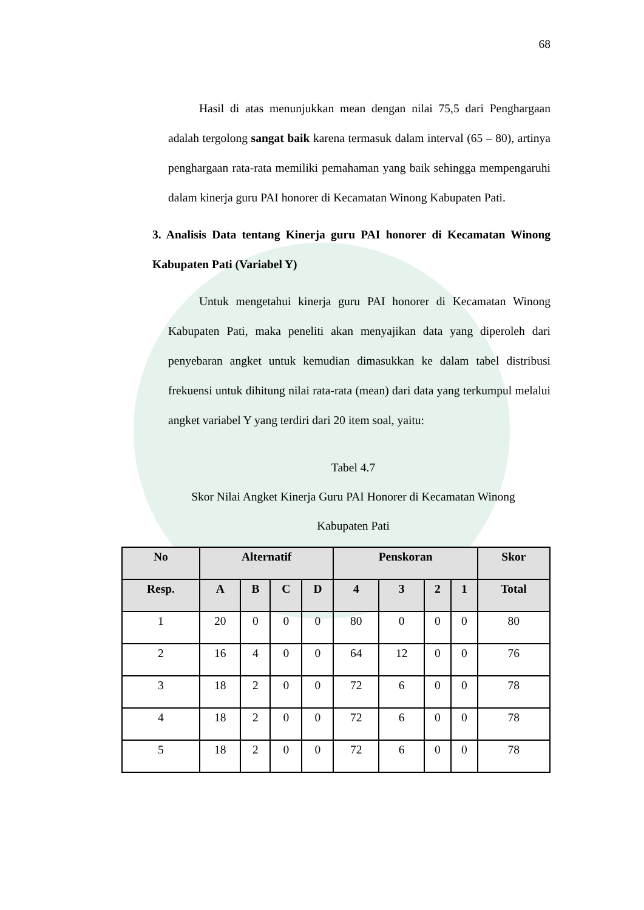68
Hasil di atas menunjukkan mean dengan nilai 75,5 dari Penghargaan adalah tergolong sangat baik karena termasuk dalam interval (65 – 80), artinya penghargaan rata-rata memiliki pemahaman yang baik sehingga mempengaruhi dalam kinerja guru PAI honorer di Kecamatan Winong Kabupaten Pati.
3. Analisis Data tentang Kinerja guru PAI honorer di Kecamatan Winong Kabupaten Pati (Variabel Y)
Untuk mengetahui kinerja guru PAI honorer di Kecamatan Winong Kabupaten Pati, maka peneliti akan menyajikan data yang diperoleh dari penyebaran angket untuk kemudian dimasukkan ke dalam tabel distribusi frekuensi untuk dihitung nilai rata-rata (mean) dari data yang terkumpul melalui angket variabel Y yang terdiri dari 20 item soal, yaitu:
Tabel 4.7
Skor Nilai Angket Kinerja Guru PAI Honorer di Kecamatan Winong
Kabupaten Pati
| No | Alternatif | | | | Penskoran | | | | Skor |
| --- | --- | --- | --- | --- | --- | --- | --- | --- | --- |
| Resp. | A | B | C | D | 4 | 3 | 2 | 1 | Total |
| 1 | 20 | 0 | 0 | 0 | 80 | 0 | 0 | 0 | 80 |
| 2 | 16 | 4 | 0 | 0 | 64 | 12 | 0 | 0 | 76 |
| 3 | 18 | 2 | 0 | 0 | 72 | 6 | 0 | 0 | 78 |
| 4 | 18 | 2 | 0 | 0 | 72 | 6 | 0 | 0 | 78 |
| 5 | 18 | 2 | 0 | 0 | 72 | 6 | 0 | 0 | 78 |